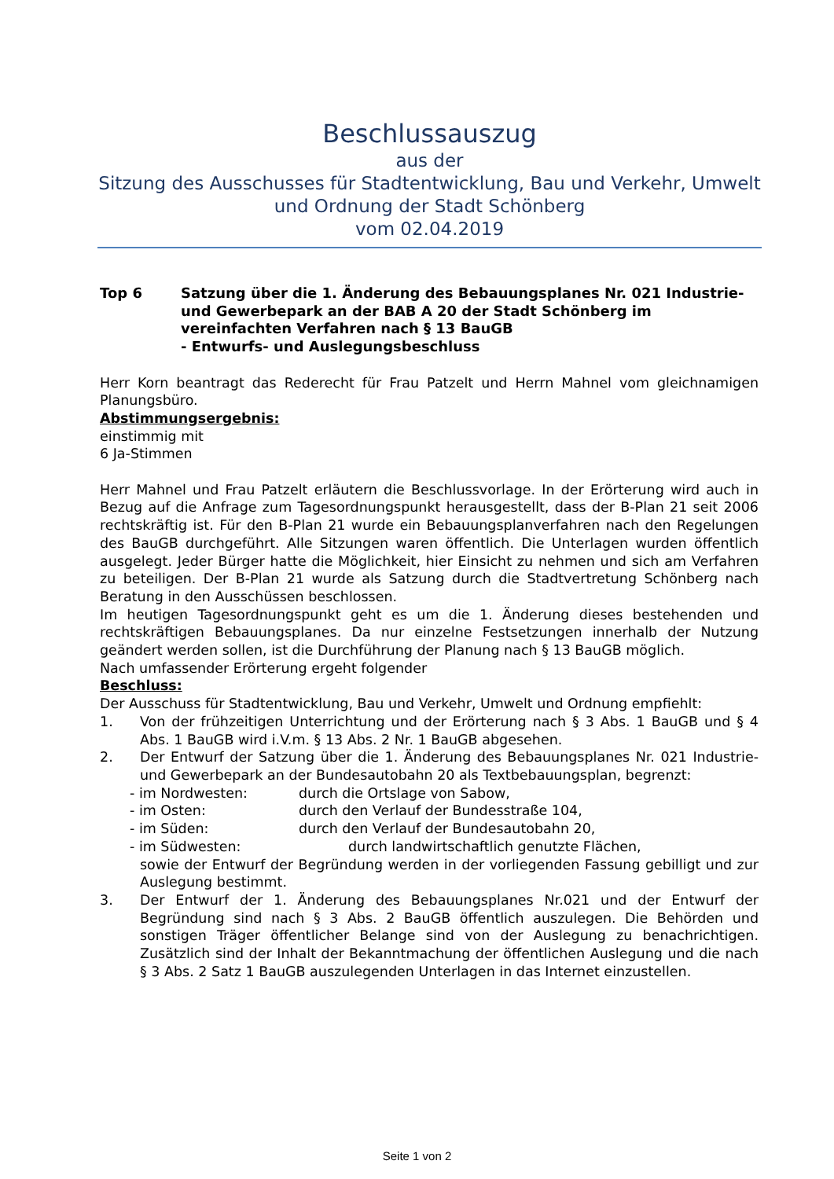Beschlussauszug
aus der
Sitzung des Ausschusses für Stadtentwicklung, Bau und Verkehr, Umwelt und Ordnung der Stadt Schönberg
vom 02.04.2019
Top 6 Satzung über die 1. Änderung des Bebauungsplanes Nr. 021 Industrie- und Gewerbepark an der BAB A 20 der Stadt Schönberg im vereinfachten Verfahren nach § 13 BauGB
- Entwurfs- und Auslegungsbeschluss
Herr Korn beantragt das Rederecht für Frau Patzelt und Herrn Mahnel vom gleichnamigen Planungsbüro.
Abstimmungsergebnis:
einstimmig mit
6 Ja-Stimmen
Herr Mahnel und Frau Patzelt erläutern die Beschlussvorlage. In der Erörterung wird auch in Bezug auf die Anfrage zum Tagesordnungspunkt herausgestellt, dass der B-Plan 21 seit 2006 rechtskräftig ist. Für den B-Plan 21 wurde ein Bebauungsplanverfahren nach den Regelungen des BauGB durchgeführt. Alle Sitzungen waren öffentlich. Die Unterlagen wurden öffentlich ausgelegt. Jeder Bürger hatte die Möglichkeit, hier Einsicht zu nehmen und sich am Verfahren zu beteiligen. Der B-Plan 21 wurde als Satzung durch die Stadtvertretung Schönberg nach Beratung in den Ausschüssen beschlossen.
Im heutigen Tagesordnungspunkt geht es um die 1. Änderung dieses bestehenden und rechtskräftigen Bebauungsplanes. Da nur einzelne Festsetzungen innerhalb der Nutzung geändert werden sollen, ist die Durchführung der Planung nach § 13 BauGB möglich.
Nach umfassender Erörterung ergeht folgender
Beschluss:
Der Ausschuss für Stadtentwicklung, Bau und Verkehr, Umwelt und Ordnung empfiehlt:
1. Von der frühzeitigen Unterrichtung und der Erörterung nach § 3 Abs. 1 BauGB und § 4 Abs. 1 BauGB wird i.V.m. § 13 Abs. 2 Nr. 1 BauGB abgesehen.
2. Der Entwurf der Satzung über die 1. Änderung des Bebauungsplanes Nr. 021 Industrie- und Gewerbepark an der Bundesautobahn 20 als Textbebauungsplan, begrenzt:
- im Nordwesten: durch die Ortslage von Sabow,
- im Osten: durch den Verlauf der Bundesstraße 104,
- im Süden: durch den Verlauf der Bundesautobahn 20,
- im Südwesten: durch landwirtschaftlich genutzte Flächen,
sowie der Entwurf der Begründung werden in der vorliegenden Fassung gebilligt und zur Auslegung bestimmt.
3. Der Entwurf der 1. Änderung des Bebauungsplanes Nr.021 und der Entwurf der Begründung sind nach § 3 Abs. 2 BauGB öffentlich auszulegen. Die Behörden und sonstigen Träger öffentlicher Belange sind von der Auslegung zu benachrichtigen. Zusätzlich sind der Inhalt der Bekanntmachung der öffentlichen Auslegung und die nach § 3 Abs. 2 Satz 1 BauGB auszulegenden Unterlagen in das Internet einzustellen.
Seite 1 von 2